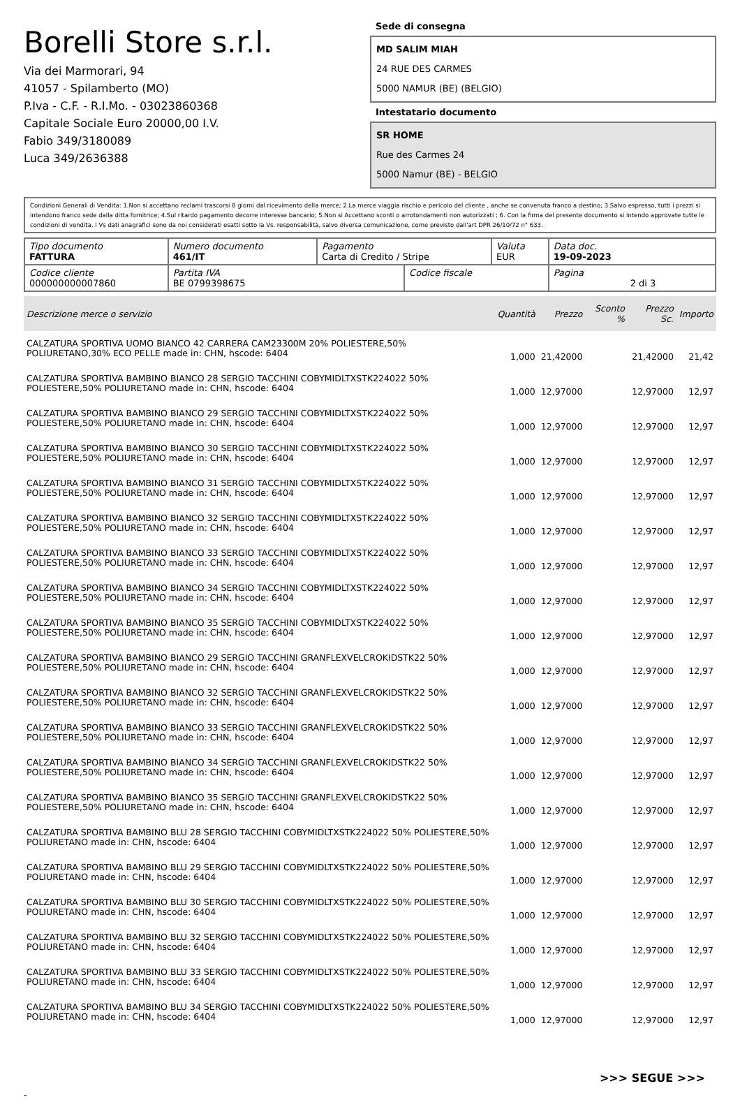Borelli Store s.r.l.
Via dei Marmorari, 94
41057 - Spilamberto (MO)
P.Iva - C.F. - R.I.Mo. - 03023860368
Capitale Sociale Euro 20000,00 I.V.
Fabio 349/3180089
Luca 349/2636388
Sede di consegna
MD SALIM MIAH
24 RUE DES CARMES
5000 NAMUR (BE) (BELGIO)
Intestatario documento
SR HOME
Rue des Carmes 24
5000 Namur (BE) - BELGIO
Condizioni Generali di Vendita: 1.Non si accettano reclami trascorsi 8 giorni dal ricevimento della merce; 2.La merce viaggia rischio e pericolo del cliente , anche se convenuta franco a destino; 3.Salvo espresso, tutti i prezzi si intendono franco sede dalla ditta fornitrice; 4.Sul ritardo pagamento decorre interesse bancario; 5.Non si Accettano sconti o arrotondamenti non autorizzati ; 6. Con la firma del presente documento si intendo approvate tutte le condizioni di vendita. I Vs dati anagrafici sono da noi considerati esatti sotto la Vs. responsabilità, salvo diversa comunicazione, come previsto dall'art DPR 26/10/72 n° 633.
| Tipo documento FATTURA | Numero documento 461/IT | Pagamento Carta di Credito / Stripe | | Valuta EUR | Data doc. 19-09-2023 |
| Codice cliente 000000000007860 | Partita IVA BE 0799398675 | | Codice fiscale | | Pagina 2 di 3 |
| Descrizione merce o servizio | Quantità | Prezzo | Sconto % | Prezzo Sc. | Importo |
| --- | --- | --- | --- | --- | --- |
| CALZATURA SPORTIVA UOMO BIANCO 42 CARRERA CAM23300M 20% POLIESTERE,50% POLIURETANO,30% ECO PELLE made in: CHN, hscode: 6404 | 1,000 | 21,42000 | | 21,42000 | 21,42 |
| CALZATURA SPORTIVA BAMBINO BIANCO 28 SERGIO TACCHINI COBYMIDLTXSTK224022 50% POLIESTERE,50% POLIURETANO made in: CHN, hscode: 6404 | 1,000 | 12,97000 | | 12,97000 | 12,97 |
| CALZATURA SPORTIVA BAMBINO BIANCO 29 SERGIO TACCHINI COBYMIDLTXSTK224022 50% POLIESTERE,50% POLIURETANO made in: CHN, hscode: 6404 | 1,000 | 12,97000 | | 12,97000 | 12,97 |
| CALZATURA SPORTIVA BAMBINO BIANCO 30 SERGIO TACCHINI COBYMIDLTXSTK224022 50% POLIESTERE,50% POLIURETANO made in: CHN, hscode: 6404 | 1,000 | 12,97000 | | 12,97000 | 12,97 |
| CALZATURA SPORTIVA BAMBINO BIANCO 31 SERGIO TACCHINI COBYMIDLTXSTK224022 50% POLIESTERE,50% POLIURETANO made in: CHN, hscode: 6404 | 1,000 | 12,97000 | | 12,97000 | 12,97 |
| CALZATURA SPORTIVA BAMBINO BIANCO 32 SERGIO TACCHINI COBYMIDLTXSTK224022 50% POLIESTERE,50% POLIURETANO made in: CHN, hscode: 6404 | 1,000 | 12,97000 | | 12,97000 | 12,97 |
| CALZATURA SPORTIVA BAMBINO BIANCO 33 SERGIO TACCHINI COBYMIDLTXSTK224022 50% POLIESTERE,50% POLIURETANO made in: CHN, hscode: 6404 | 1,000 | 12,97000 | | 12,97000 | 12,97 |
| CALZATURA SPORTIVA BAMBINO BIANCO 34 SERGIO TACCHINI COBYMIDLTXSTK224022 50% POLIESTERE,50% POLIURETANO made in: CHN, hscode: 6404 | 1,000 | 12,97000 | | 12,97000 | 12,97 |
| CALZATURA SPORTIVA BAMBINO BIANCO 35 SERGIO TACCHINI COBYMIDLTXSTK224022 50% POLIESTERE,50% POLIURETANO made in: CHN, hscode: 6404 | 1,000 | 12,97000 | | 12,97000 | 12,97 |
| CALZATURA SPORTIVA BAMBINO BIANCO 29 SERGIO TACCHINI GRANFLEXVELCROKIDSTK22 50% POLIESTERE,50% POLIURETANO made in: CHN, hscode: 6404 | 1,000 | 12,97000 | | 12,97000 | 12,97 |
| CALZATURA SPORTIVA BAMBINO BIANCO 32 SERGIO TACCHINI GRANFLEXVELCROKIDSTK22 50% POLIESTERE,50% POLIURETANO made in: CHN, hscode: 6404 | 1,000 | 12,97000 | | 12,97000 | 12,97 |
| CALZATURA SPORTIVA BAMBINO BIANCO 33 SERGIO TACCHINI GRANFLEXVELCROKIDSTK22 50% POLIESTERE,50% POLIURETANO made in: CHN, hscode: 6404 | 1,000 | 12,97000 | | 12,97000 | 12,97 |
| CALZATURA SPORTIVA BAMBINO BIANCO 34 SERGIO TACCHINI GRANFLEXVELCROKIDSTK22 50% POLIESTERE,50% POLIURETANO made in: CHN, hscode: 6404 | 1,000 | 12,97000 | | 12,97000 | 12,97 |
| CALZATURA SPORTIVA BAMBINO BIANCO 35 SERGIO TACCHINI GRANFLEXVELCROKIDSTK22 50% POLIESTERE,50% POLIURETANO made in: CHN, hscode: 6404 | 1,000 | 12,97000 | | 12,97000 | 12,97 |
| CALZATURA SPORTIVA BAMBINO BLU 28 SERGIO TACCHINI COBYMIDLTXSTK224022 50% POLIESTERE,50% POLIURETANO made in: CHN, hscode: 6404 | 1,000 | 12,97000 | | 12,97000 | 12,97 |
| CALZATURA SPORTIVA BAMBINO BLU 29 SERGIO TACCHINI COBYMIDLTXSTK224022 50% POLIESTERE,50% POLIURETANO made in: CHN, hscode: 6404 | 1,000 | 12,97000 | | 12,97000 | 12,97 |
| CALZATURA SPORTIVA BAMBINO BLU 30 SERGIO TACCHINI COBYMIDLTXSTK224022 50% POLIESTERE,50% POLIURETANO made in: CHN, hscode: 6404 | 1,000 | 12,97000 | | 12,97000 | 12,97 |
| CALZATURA SPORTIVA BAMBINO BLU 32 SERGIO TACCHINI COBYMIDLTXSTK224022 50% POLIESTERE,50% POLIURETANO made in: CHN, hscode: 6404 | 1,000 | 12,97000 | | 12,97000 | 12,97 |
| CALZATURA SPORTIVA BAMBINO BLU 33 SERGIO TACCHINI COBYMIDLTXSTK224022 50% POLIESTERE,50% POLIURETANO made in: CHN, hscode: 6404 | 1,000 | 12,97000 | | 12,97000 | 12,97 |
| CALZATURA SPORTIVA BAMBINO BLU 34 SERGIO TACCHINI COBYMIDLTXSTK224022 50% POLIESTERE,50% POLIURETANO made in: CHN, hscode: 6404 | 1,000 | 12,97000 | | 12,97000 | 12,97 |
>>> SEGUE >>>
-